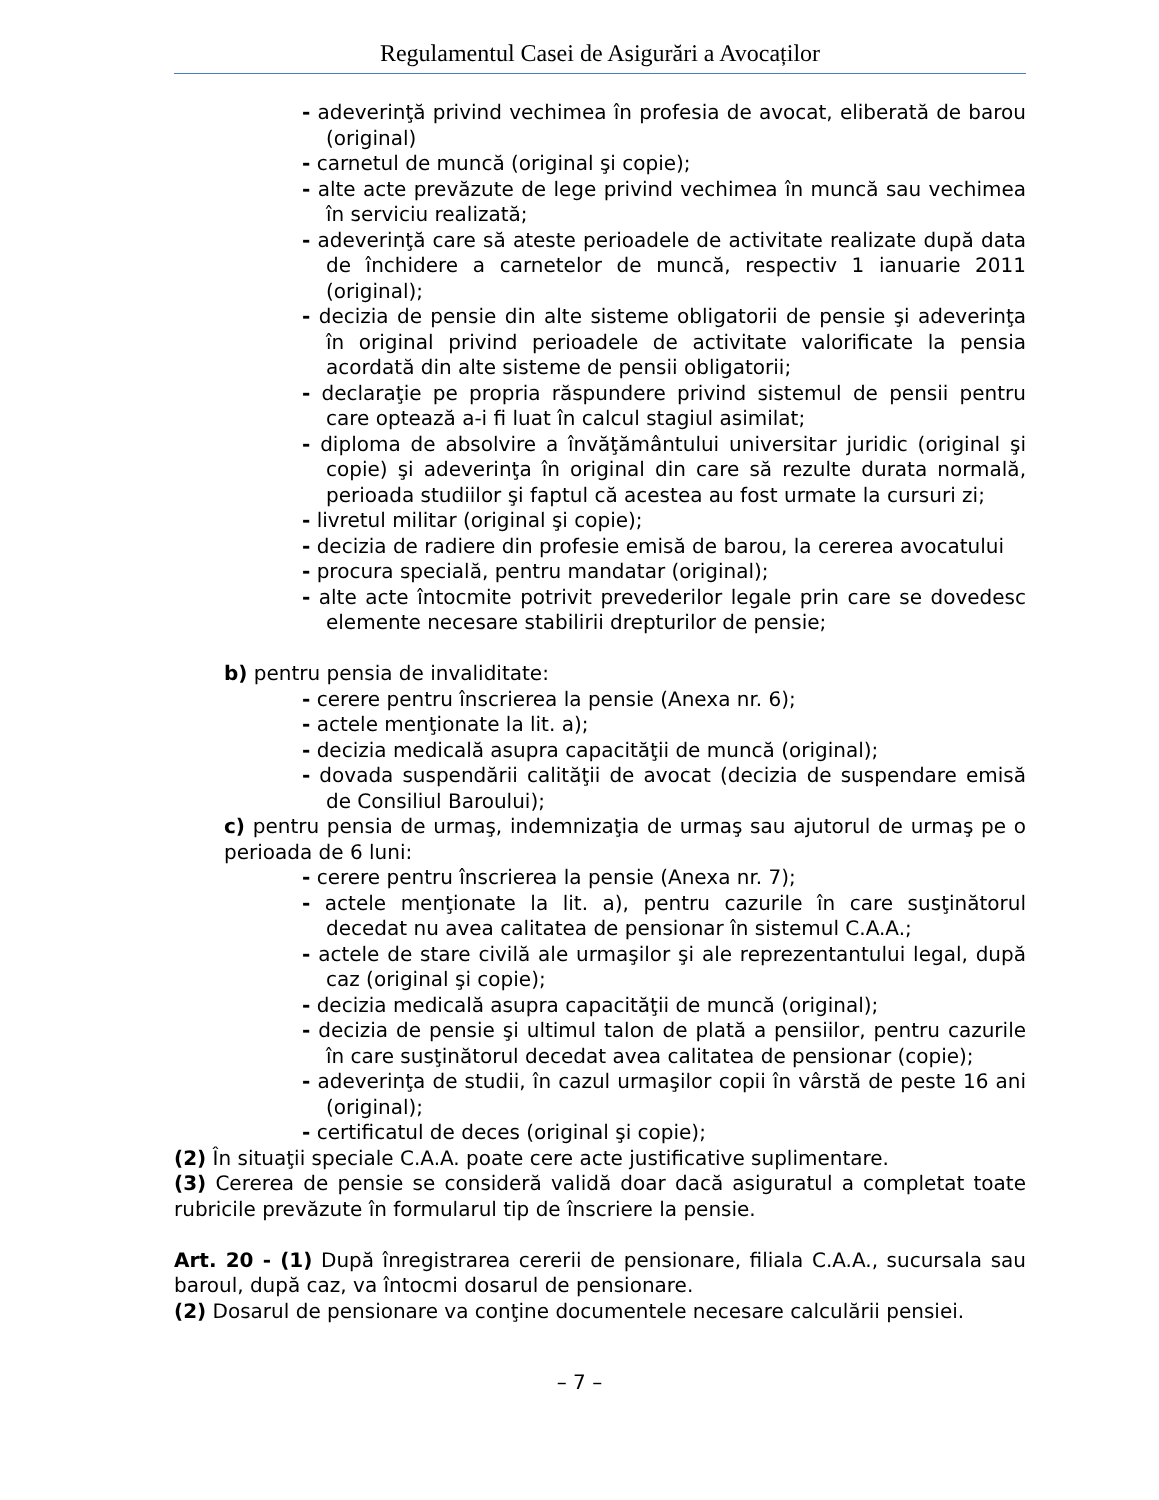Regulamentul Casei de Asigurări a Avocaților
- adeverinţă privind vechimea în profesia de avocat, eliberată de barou (original)
- carnetul de muncă (original şi copie);
- alte acte prevăzute de lege privind vechimea în muncă sau vechimea în serviciu realizată;
- adeverinţă care să ateste perioadele de activitate realizate după data de închidere a carnetelor de muncă, respectiv 1 ianuarie 2011 (original);
- decizia de pensie din alte sisteme obligatorii de pensie şi adeverinţa în original privind perioadele de activitate valorificate la pensia acordată din alte sisteme de pensii obligatorii;
- declaraţie pe propria răspundere privind sistemul de pensii pentru care optează a-i fi luat în calcul stagiul asimilat;
- diploma de absolvire a învăţământului universitar juridic (original şi copie) şi adeverinţa în original din care să rezulte durata normală, perioada studiilor şi faptul că acestea au fost urmate la cursuri zi;
- livretul militar (original şi copie);
- decizia de radiere din profesie emisă de barou, la cererea avocatului
- procura specială, pentru mandatar (original);
- alte acte întocmite potrivit prevederilor legale prin care se dovedesc elemente necesare stabilirii drepturilor de pensie;
b) pentru pensia de invaliditate:
- cerere pentru înscrierea la pensie (Anexa nr. 6);
- actele menţionate la lit. a);
- decizia medicală asupra capacităţii de muncă (original);
- dovada suspendării calităţii de avocat (decizia de suspendare emisă de Consiliul Baroului);
c) pentru pensia de urmaş, indemnizaţia de urmaş sau ajutorul de urmaş pe o perioada de 6 luni:
- cerere pentru înscrierea la pensie (Anexa nr. 7);
- actele menţionate la lit. a), pentru cazurile în care susţinătorul decedat nu avea calitatea de pensionar în sistemul C.A.A.;
- actele de stare civilă ale urmaşilor şi ale reprezentantului legal, după caz (original şi copie);
- decizia medicală asupra capacităţii de muncă (original);
- decizia de pensie şi ultimul talon de plată a pensiilor, pentru cazurile în care susţinătorul decedat avea calitatea de pensionar (copie);
- adeverinţa de studii, în cazul urmaşilor copii în vârstă de peste 16 ani (original);
- certificatul de deces (original şi copie);
(2) În situaţii speciale C.A.A. poate cere acte justificative suplimentare.
(3) Cererea de pensie se consideră validă doar dacă asiguratul a completat toate rubricile prevăzute în formularul tip de înscriere la pensie.
Art. 20 - (1) După înregistrarea cererii de pensionare, filiala C.A.A., sucursala sau baroul, după caz, va întocmi dosarul de pensionare.
(2) Dosarul de pensionare va conţine documentele necesare calculării pensiei.
– 7 –